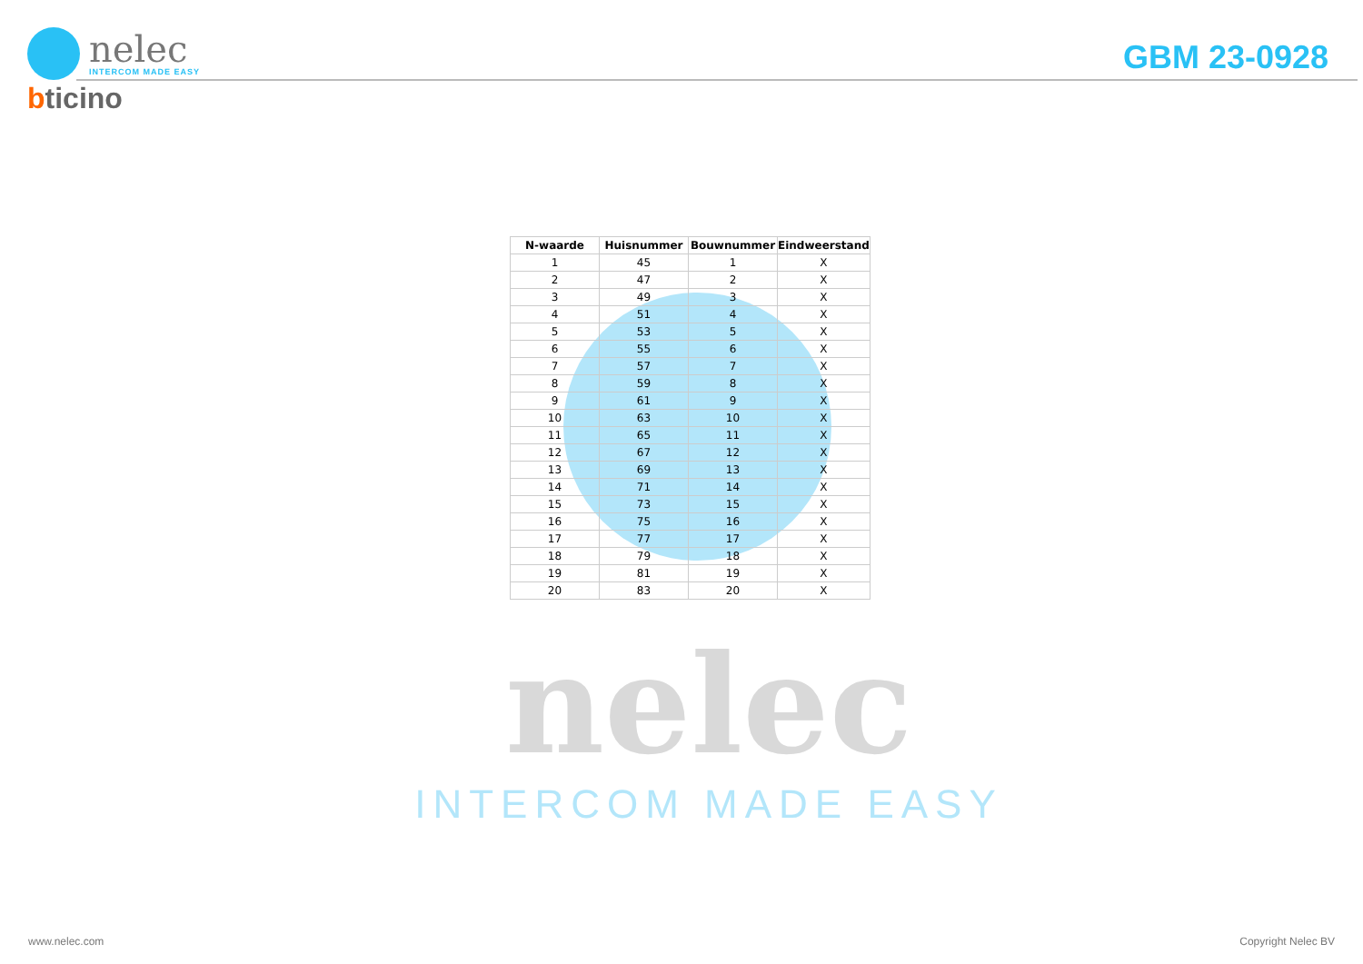nelec
INTERCOM MADE EASY
bticino
GBM 23-0928
| N-waarde | Huisnummer | Bouwnummer | Eindweerstand |
| --- | --- | --- | --- |
| 1 | 45 | 1 | X |
| 2 | 47 | 2 | X |
| 3 | 49 | 3 | X |
| 4 | 51 | 4 | X |
| 5 | 53 | 5 | X |
| 6 | 55 | 6 | X |
| 7 | 57 | 7 | X |
| 8 | 59 | 8 | X |
| 9 | 61 | 9 | X |
| 10 | 63 | 10 | X |
| 11 | 65 | 11 | X |
| 12 | 67 | 12 | X |
| 13 | 69 | 13 | X |
| 14 | 71 | 14 | X |
| 15 | 73 | 15 | X |
| 16 | 75 | 16 | X |
| 17 | 77 | 17 | X |
| 18 | 79 | 18 | X |
| 19 | 81 | 19 | X |
| 20 | 83 | 20 | X |
nelec
INTERCOM MADE EASY
www.nelec.com Copyright Nelec BV